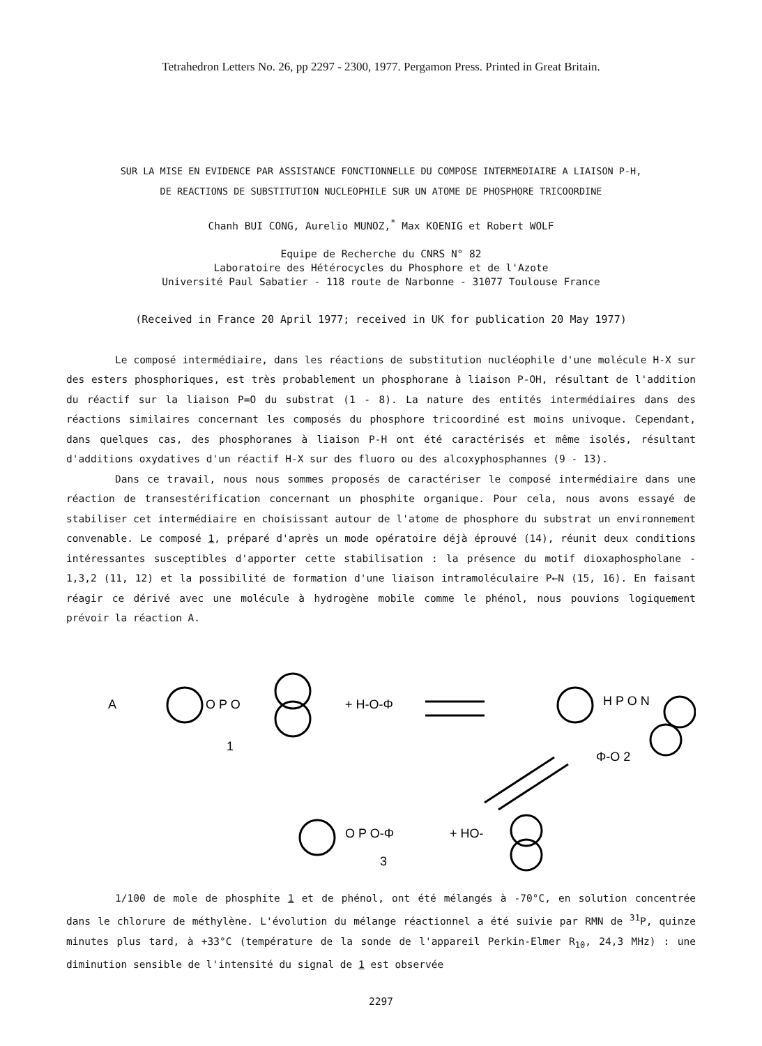Tetrahedron Letters No. 26, pp 2297 - 2300, 1977. Pergamon Press. Printed in Great Britain.
SUR LA MISE EN EVIDENCE PAR ASSISTANCE FONCTIONNELLE DU COMPOSE INTERMEDIAIRE A LIAISON P-H,
DE REACTIONS DE SUBSTITUTION NUCLEOPHILE SUR UN ATOME DE PHOSPHORE TRICOORDINE
Chanh BUI CONG, Aurelio MUNOZ,<sup>*</sup> Max KOENIG et Robert WOLF
Equipe de Recherche du CNRS N° 82
Laboratoire des Hétérocycles du Phosphore et de l'Azote
Université Paul Sabatier - 118 route de Narbonne - 31077 Toulouse France
(Received in France 20 April 1977; received in UK for publication 20 May 1977)
Le composé intermédiaire, dans les réactions de substitution nucléophile d'une molécule H-X sur des esters phosphoriques, est très probablement un phosphorane à liaison P-OH, résultant de l'addition du réactif sur la liaison P=O du substrat (1 - 8). La nature des entités intermédiaires dans des réactions similaires concernant les composés du phosphore tricoordiné est moins univoque. Cependant, dans quelques cas, des phosphoranes à liaison P-H ont été caractérisés et même isolés, résultant d'additions oxydatives d'un réactif H-X sur des fluoro ou des alcoxyphosphannes (9 - 13).
Dans ce travail, nous nous sommes proposés de caractériser le composé intermédiaire dans une réaction de transestérification concernant un phosphite organique. Pour cela, nous avons essayé de stabiliser cet intermédiaire en choisissant autour de l'atome de phosphore du substrat un environnement convenable. Le composé 1, préparé d'après un mode opératoire déjà éprouvé (14), réunit deux conditions intéressantes susceptibles d'apporter cette stabilisation : la présence du motif dioxaphospholane - 1,3,2 (11, 12) et la possibilité de formation d'une liaison intramoléculaire P←N (15, 16). En faisant réagir ce dérivé avec une molécule à hydrogène mobile comme le phénol, nous pouvions logiquement prévoir la réaction A.
A
O P O
+ H-O-Φ
1
H P O N
Φ-O 2
O P O-Φ
+ HO-
3
1/100 de mole de phosphite 1 et de phénol, ont été mélangés à -70°C, en solution concentrée dans le chlorure de méthylène. L'évolution du mélange réactionnel a été suivie par RMN de <sup>31</sup>P, quinze minutes plus tard, à +33°C (température de la sonde de l'appareil Perkin-Elmer R<sub>10</sub>, 24,3 MHz) : une diminution sensible de l'intensité du signal de 1 est observée
2297